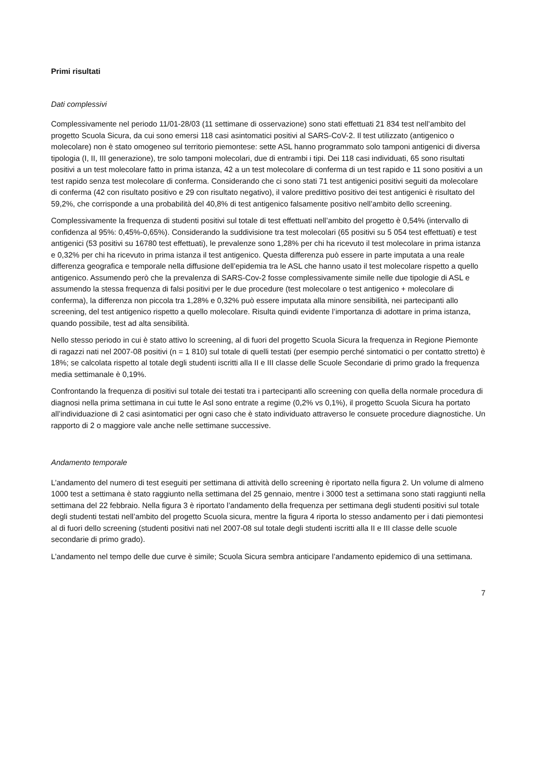Primi risultati
Dati complessivi
Complessivamente nel periodo 11/01-28/03 (11 settimane di osservazione) sono stati effettuati 21 834 test nell’ambito del progetto Scuola Sicura, da cui sono emersi 118 casi asintomatici positivi al SARS-CoV-2. Il test utilizzato (antigenico o molecolare) non è stato omogeneo sul territorio piemontese: sette ASL hanno programmato solo tamponi antigenici di diversa tipologia (I, II, III generazione), tre solo tamponi molecolari, due di entrambi i tipi. Dei 118 casi individuati, 65 sono risultati positivi a un test molecolare fatto in prima istanza, 42 a un test molecolare di conferma di un test rapido e 11 sono positivi a un test rapido senza test molecolare di conferma. Considerando che ci sono stati 71 test antigenici positivi seguiti da molecolare di conferma (42 con risultato positivo e 29 con risultato negativo), il valore predittivo positivo dei test antigenici è risultato del 59,2%, che corrisponde a una probabilità del 40,8% di test antigenico falsamente positivo nell’ambito dello screening.
Complessivamente la frequenza di studenti positivi sul totale di test effettuati nell’ambito del progetto è 0,54% (intervallo di confidenza al 95%: 0,45%-0,65%). Considerando la suddivisione tra test molecolari (65 positivi su 5 054 test effettuati) e test antigenici (53 positivi su 16780 test effettuati), le prevalenze sono 1,28% per chi ha ricevuto il test molecolare in prima istanza e 0,32% per chi ha ricevuto in prima istanza il test antigenico. Questa differenza può essere in parte imputata a una reale differenza geografica e temporale nella diffusione dell’epidemia tra le ASL che hanno usato il test molecolare rispetto a quello antigenico. Assumendo però che la prevalenza di SARS-Cov-2 fosse complessivamente simile nelle due tipologie di ASL e assumendo la stessa frequenza di falsi positivi per le due procedure (test molecolare o test antigenico + molecolare di conferma), la differenza non piccola tra 1,28% e 0,32% può essere imputata alla minore sensibilità, nei partecipanti allo screening, del test antigenico rispetto a quello molecolare. Risulta quindi evidente l’importanza di adottare in prima istanza, quando possibile, test ad alta sensibilità.
Nello stesso periodo in cui è stato attivo lo screening, al di fuori del progetto Scuola Sicura la frequenza in Regione Piemonte di ragazzi nati nel 2007-08 positivi (n = 1 810) sul totale di quelli testati (per esempio perché sintomatici o per contatto stretto) è 18%; se calcolata rispetto al totale degli studenti iscritti alla II e III classe delle Scuole Secondarie di primo grado la frequenza media settimanale è 0,19%.
Confrontando la frequenza di positivi sul totale dei testati tra i partecipanti allo screening con quella della normale procedura di diagnosi nella prima settimana in cui tutte le Asl sono entrate a regime (0,2% vs 0,1%), il progetto Scuola Sicura ha portato all’individuazione di 2 casi asintomatici per ogni caso che è stato individuato attraverso le consuete procedure diagnostiche. Un rapporto di 2 o maggiore vale anche nelle settimane successive.
Andamento temporale
L’andamento del numero di test eseguiti per settimana di attività dello screening è riportato nella figura 2. Un volume di almeno 1000 test a settimana è stato raggiunto nella settimana del 25 gennaio, mentre i 3000 test a settimana sono stati raggiunti nella settimana del 22 febbraio. Nella figura 3 è riportato l’andamento della frequenza per settimana degli studenti positivi sul totale degli studenti testati nell’ambito del progetto Scuola sicura, mentre la figura 4 riporta lo stesso andamento per i dati piemontesi al di fuori dello screening (studenti positivi nati nel 2007-08 sul totale degli studenti iscritti alla II e III classe delle scuole secondarie di primo grado).
L’andamento nel tempo delle due curve è simile; Scuola Sicura sembra anticipare l’andamento epidemico di una settimana.
7